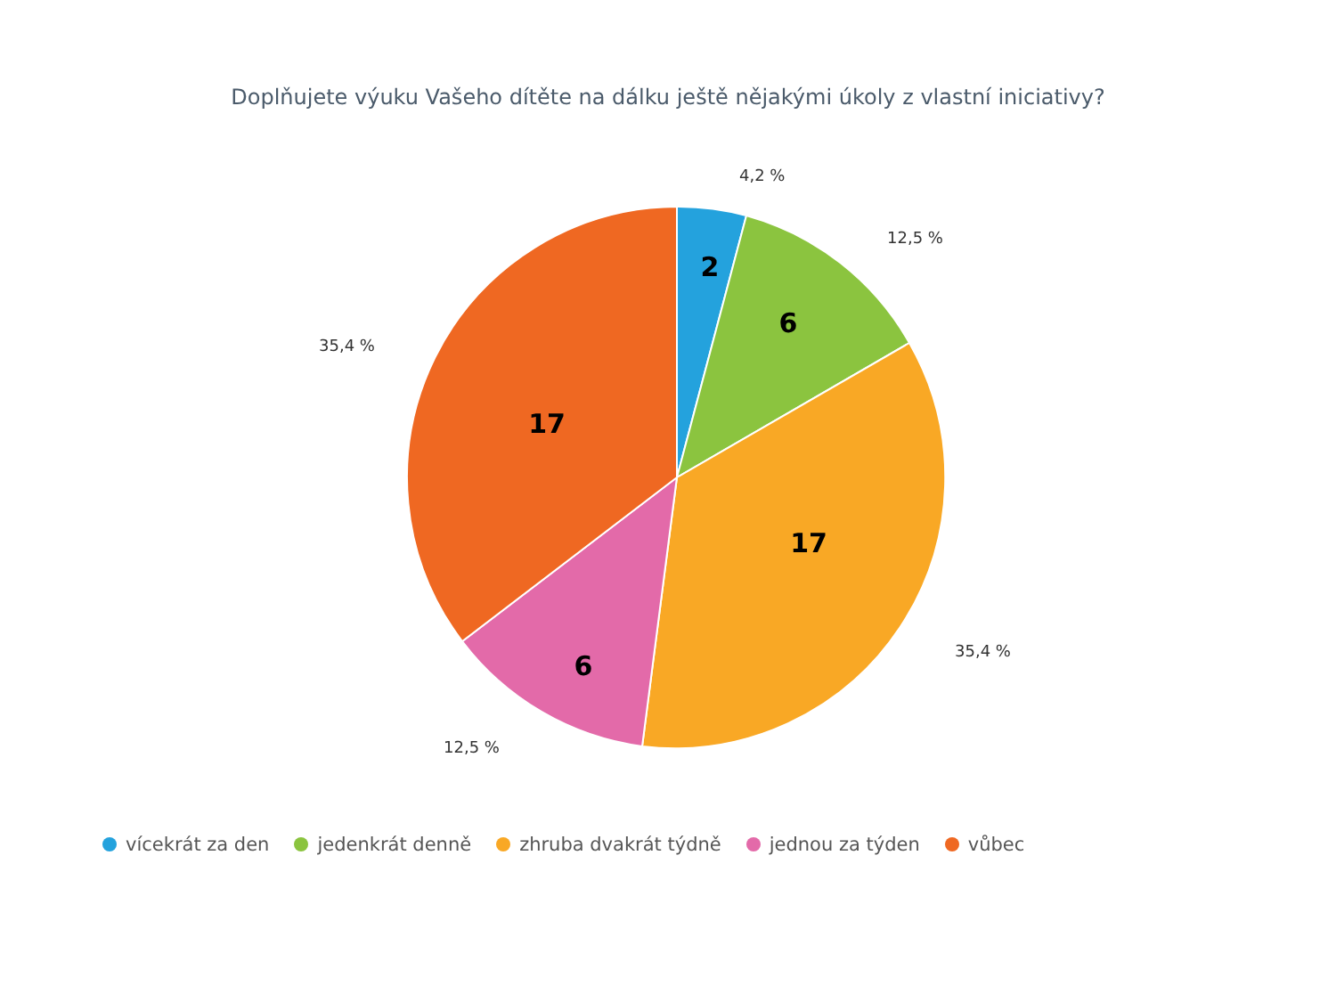Doplňujete výuku Vašeho dítěte na dálku ještě nějakými úkoly z vlastní iniciativy?
2
6
17
6
17
4,2 %
12,5 %
35,4 %
12,5 %
35,4 %
vícekrát za den jedenkrát denně zhruba dvakrát týdně jednou za týden vůbec